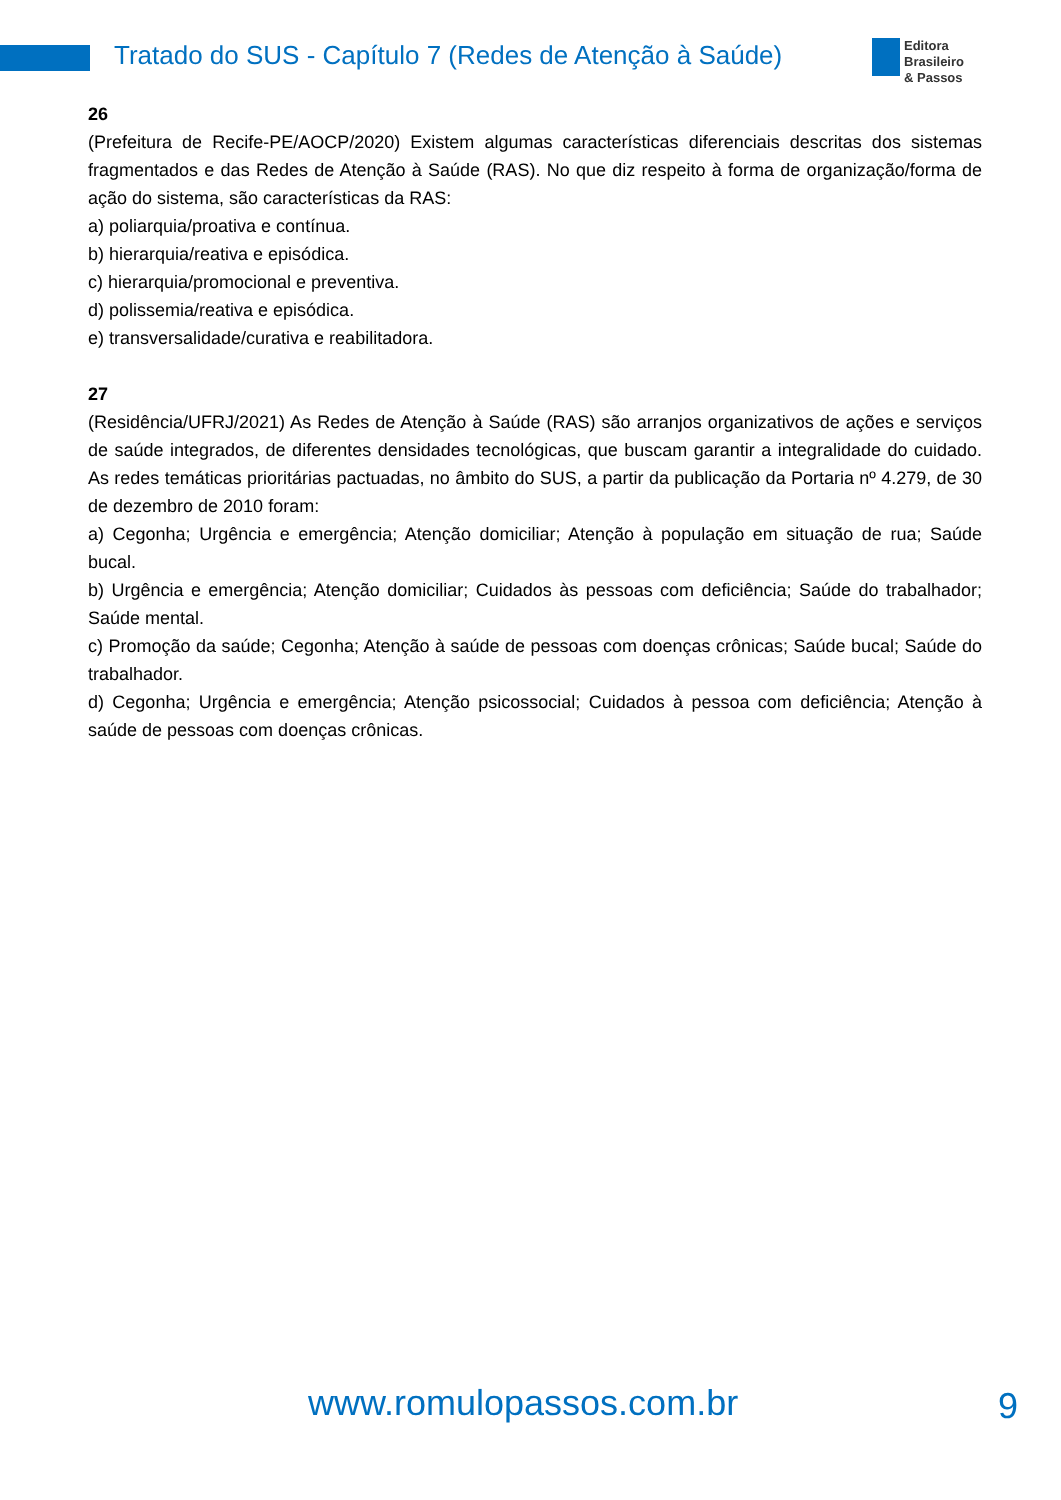Tratado do SUS - Capítulo 7 (Redes de Atenção à Saúde)
Editora
Brasileiro
& Passos
26
(Prefeitura de Recife-PE/AOCP/2020) Existem algumas características diferenciais descritas dos sistemas fragmentados e das Redes de Atenção à Saúde (RAS). No que diz respeito à forma de organização/forma de ação do sistema, são características da RAS:
a) poliarquia/proativa e contínua.
b) hierarquia/reativa e episódica.
c) hierarquia/promocional e preventiva.
d) polissemia/reativa e episódica.
e) transversalidade/curativa e reabilitadora.
27
(Residência/UFRJ/2021) As Redes de Atenção à Saúde (RAS) são arranjos organizativos de ações e serviços de saúde integrados, de diferentes densidades tecnológicas, que buscam garantir a integralidade do cuidado. As redes temáticas prioritárias pactuadas, no âmbito do SUS, a partir da publicação da Portaria nº 4.279, de 30 de dezembro de 2010 foram:
a) Cegonha; Urgência e emergência; Atenção domiciliar; Atenção à população em situação de rua; Saúde bucal.
b) Urgência e emergência; Atenção domiciliar; Cuidados às pessoas com deficiência; Saúde do trabalhador; Saúde mental.
c) Promoção da saúde; Cegonha; Atenção à saúde de pessoas com doenças crônicas; Saúde bucal; Saúde do trabalhador.
d) Cegonha; Urgência e emergência; Atenção psicossocial; Cuidados à pessoa com deficiência; Atenção à saúde de pessoas com doenças crônicas.
www.romulopassos.com.br 9